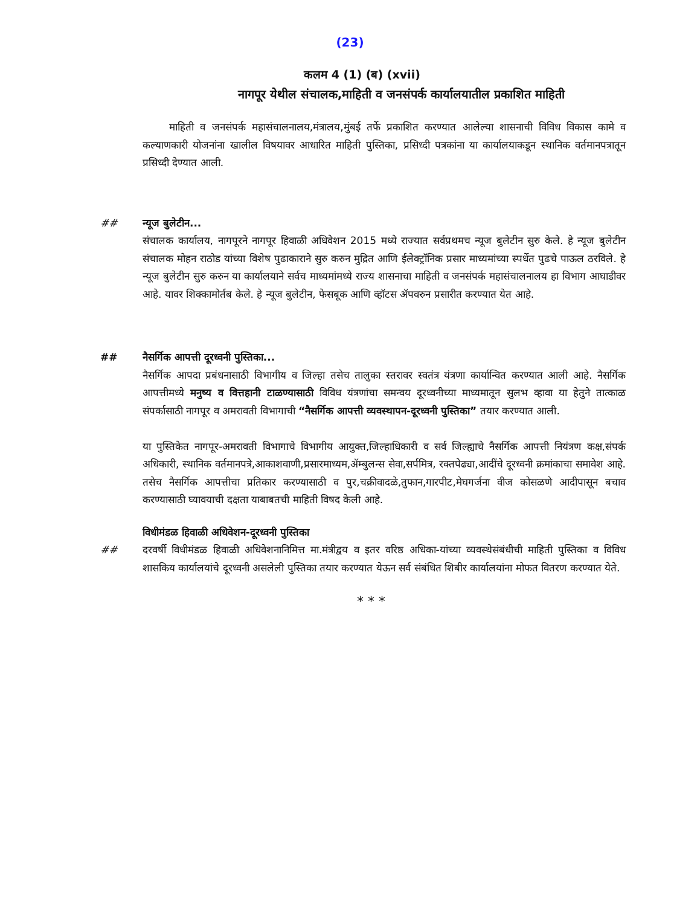(23)
कलम 4 (1) (ब) (xvii)
नागपूर येथील संचालक,माहिती व जनसंपर्क कार्यालयातील प्रकाशित माहिती
माहिती व जनसंपर्क महासंचालनालय,मंत्रालय,मुंबई तर्फे प्रकाशित करण्यात आलेल्या शासनाची विविध विकास कामे व कल्याणकारी योजनांना खालील विषयावर आधारित माहिती पुस्तिका, प्रसिध्दी पत्रकांना या कार्यालयाकडून स्थानिक वर्तमानपत्रातून प्रसिध्दी देण्यात आली.
## न्यूज बुलेटीन...
संचालक कार्यालय, नागपूरने नागपूर हिवाळी अधिवेशन 2015 मध्ये राज्यात सर्वप्रथमच न्यूज बुलेटीन सुरु केले. हे न्यूज बुलेटीन संचालक मोहन राठोड यांच्या विशेष पुढाकाराने सुरु करुन मुद्रित आणि ईलेक्ट्रॉनिक प्रसार माध्यमांच्या स्पर्धेत पुढचे पाऊल ठरविले. हे न्यूज बुलेटीन सुरु करुन या कार्यालयाने सर्वच माध्यमांमध्ये राज्य शासनाचा माहिती व जनसंपर्क महासंचालनालय हा विभाग आघाडीवर आहे. यावर शिक्कामोर्तब केले. हे न्यूज बुलेटीन, फेसबूक आणि व्हॉटस ॲपवरुन प्रसारीत करण्यात येत आहे.
## नैसर्गिक आपत्ती दूरध्वनी पुस्तिका...
नैसर्गिक आपदा प्रबंधनासाठी विभागीय व जिल्हा तसेच तालुका स्तरावर स्वतंत्र यंत्रणा कार्यान्वित करण्यात आली आहे. नैसर्गिक आपत्तीमध्ये मनुष्य व वित्तहानी टाळण्यासाठी विविध यंत्रणांचा समन्वय दूरध्वनीच्या माध्यमातून सुलभ व्हावा या हेतुने तात्काळ संपर्कासाठी नागपूर व अमरावती विभागाची “नैसर्गिक आपत्ती व्यवस्थापन-दूरध्वनी पुस्तिका” तयार करण्यात आली.
या पुस्तिकेत नागपूर-अमरावती विभागाचे विभागीय आयुक्त,जिल्हाधिकारी व सर्व जिल्ह्याचे नैसर्गिक आपत्ती नियंत्रण कक्ष,संपर्क अधिकारी, स्थानिक वर्तमानपत्रे,आकाशवाणी,प्रसारमाध्यम,ॲम्बुलन्स सेवा,सर्पमित्र, रक्तपेढ्या,आदींचे दूरध्वनी क्रमांकाचा समावेश आहे. तसेच नैसर्गिक आपत्तीचा प्रतिकार करण्यासाठी व पुर,चक्रीवादळे,तुफान,गारपीट,मेघगर्जना वीज कोसळणे आदीपासून बचाव करण्यासाठी घ्यावयाची दक्षता याबाबतची माहिती विषद केली आहे.
विधीमंडळ हिवाळी अधिवेशन-दूरध्वनी पुस्तिका
## दरवर्षी विधीमंडळ हिवाळी अधिवेशनानिमित्त मा.मंत्रीद्वय व इतर वरिष्ठ अधिका-यांच्या व्यवस्थेसंबंधीची माहिती पुस्तिका व विविध शासकिय कार्यालयांचे दूरध्वनी असलेली पुस्तिका तयार करण्यात येऊन सर्व संबंधित शिबीर कार्यालयांना मोफत वितरण करण्यात येते.
* * *